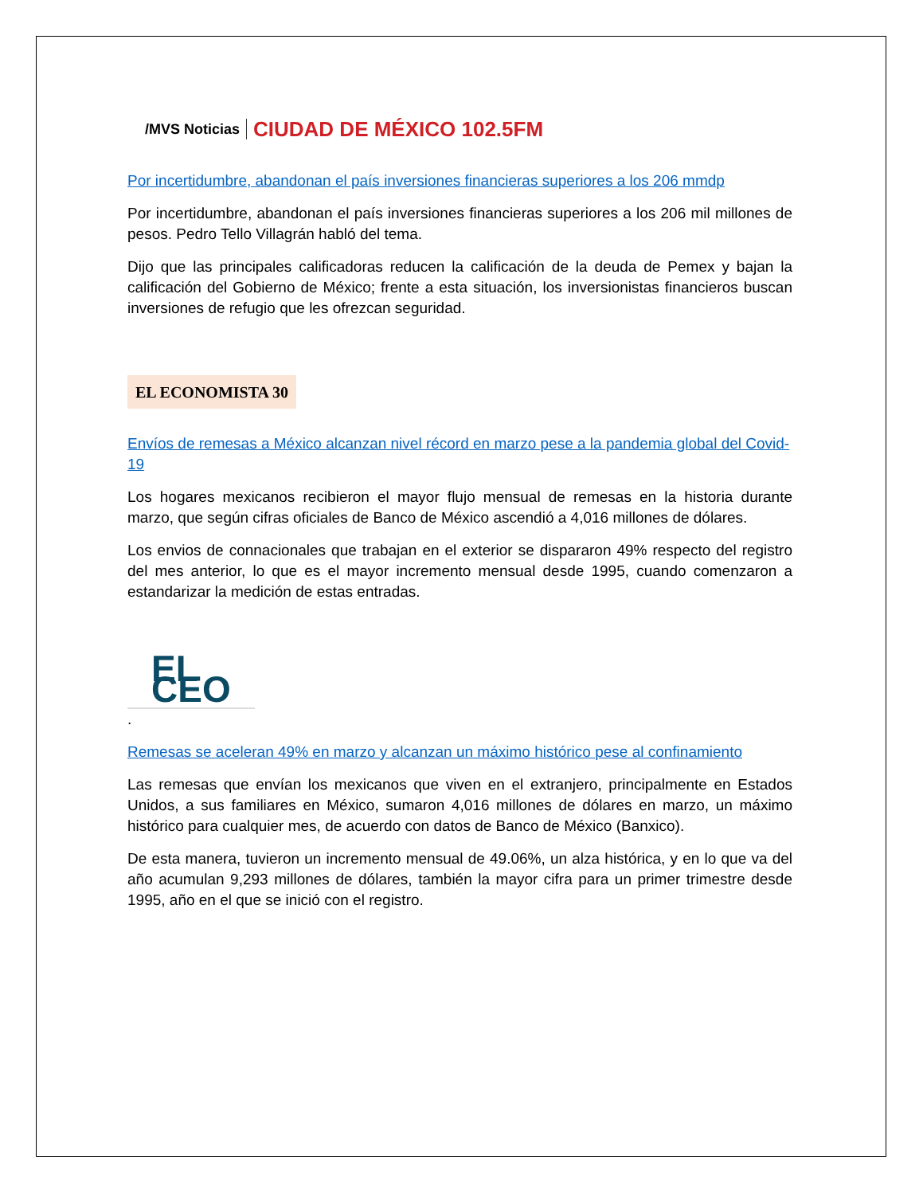/MVS Noticias CIUDAD DE MÉXICO 102.5FM
Por incertidumbre, abandonan el país inversiones financieras superiores a los 206 mmdp
Por incertidumbre, abandonan el país inversiones financieras superiores a los 206 mil millones de pesos. Pedro Tello Villagrán habló del tema.
Dijo que las principales calificadoras reducen la calificación de la deuda de Pemex y bajan la calificación del Gobierno de México; frente a esta situación, los inversionistas financieros buscan inversiones de refugio que les ofrezcan seguridad.
EL ECONOMISTA 30
Envíos de remesas a México alcanzan nivel récord en marzo pese a la pandemia global del Covid-19
Los hogares mexicanos recibieron el mayor flujo mensual de remesas en la historia durante marzo, que según cifras oficiales de Banco de México ascendió a 4,016 millones de dólares.
Los envios de connacionales que trabajan en el exterior se dispararon 49% respecto del registro del mes anterior, lo que es el mayor incremento mensual desde 1995, cuando comenzaron a estandarizar la medición de estas entradas.
EL CEO
.
Remesas se aceleran 49% en marzo y alcanzan un máximo histórico pese al confinamiento
Las remesas que envían los mexicanos que viven en el extranjero, principalmente en Estados Unidos, a sus familiares en México, sumaron 4,016 millones de dólares en marzo, un máximo histórico para cualquier mes, de acuerdo con datos de Banco de México (Banxico).
De esta manera, tuvieron un incremento mensual de 49.06%, un alza histórica, y en lo que va del año acumulan 9,293 millones de dólares, también la mayor cifra para un primer trimestre desde 1995, año en el que se inició con el registro.